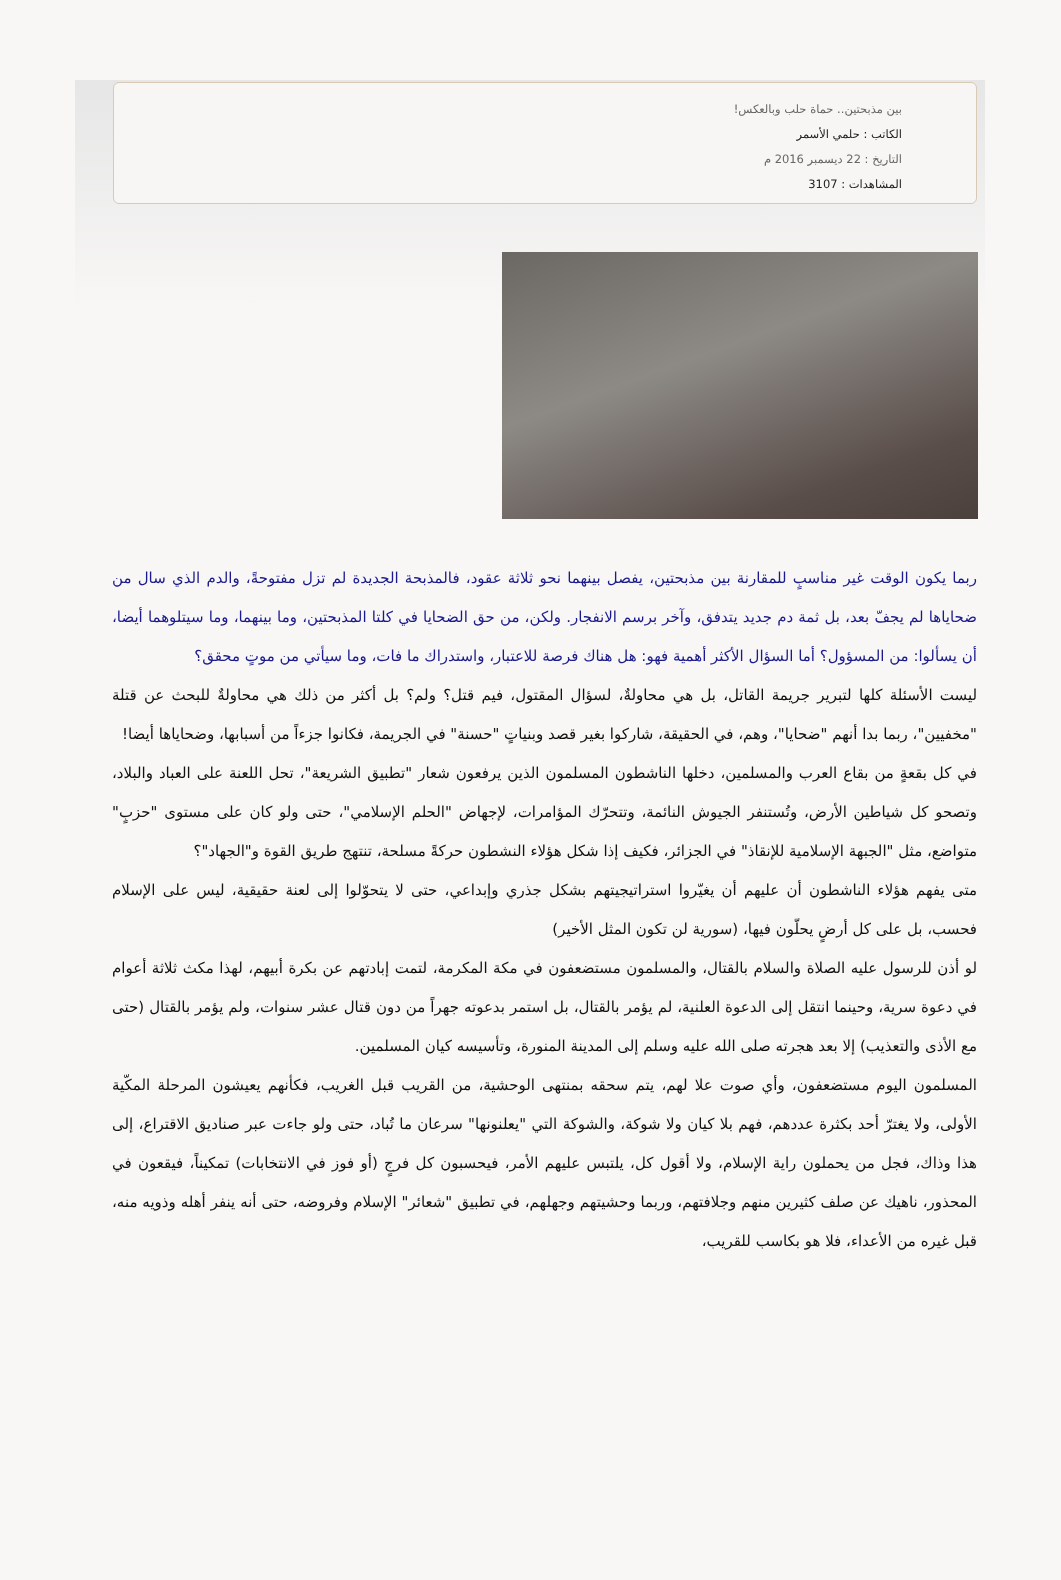بين مذبحتين.. حماة حلب وبالعكس!
الكاتب : حلمي الأسمر
التاريخ : 22 ديسمبر 2016 م
المشاهدات : 3107
ربما يكون الوقت غير مناسبٍ للمقارنة بين مذبحتين، يفصل بينهما نحو ثلاثة عقود، فالمذبحة الجديدة لم تزل مفتوحةً، والدم الذي سال من ضحاياها لم يجفّ بعد، بل ثمة دم جديد يتدفق، وآخر برسم الانفجار. ولكن، من حق الضحايا في كلتا المذبحتين، وما بينهما، وما سيتلوهما أيضا، أن يسألوا: من المسؤول؟ أما السؤال الأكثر أهمية فهو: هل هناك فرصة للاعتبار، واستدراك ما فات، وما سيأتي من موتٍ محقق؟
ليست الأسئلة كلها لتبرير جريمة القاتل، بل هي محاولةٌ، لسؤال المقتول، فيم قتل؟ ولم؟ بل أكثر من ذلك هي محاولةٌ للبحث عن قتلة "مخفيين"، ربما بدا أنهم "ضحايا"، وهم، في الحقيقة، شاركوا بغير قصد وبنياتٍ "حسنة" في الجريمة، فكانوا جزءاً من أسبابها، وضحاياها أيضا!
في كل بقعةٍ من بقاع العرب والمسلمين، دخلها الناشطون المسلمون الذين يرفعون شعار "تطبيق الشريعة"، تحل اللعنة على العباد والبلاد، وتصحو كل شياطين الأرض، وتُستنفر الجيوش النائمة، وتتحرّك المؤامرات، لإجهاض "الحلم الإسلامي"، حتى ولو كان على مستوى "حزبٍ" متواضع، مثل "الجبهة الإسلامية للإنقاذ" في الجزائر، فكيف إذا شكل هؤلاء النشطون حركةً مسلحة، تنتهج طريق القوة و"الجهاد"؟
متى يفهم هؤلاء الناشطون أن عليهم أن يغيّروا استراتيجيتهم بشكل جذري وإبداعي، حتى لا يتحوّلوا إلى لعنة حقيقية، ليس على الإسلام فحسب، بل على كل أرضٍ يحلّون فيها، (سورية لن تكون المثل الأخير)
لو أذن للرسول عليه الصلاة والسلام بالقتال، والمسلمون مستضعفون في مكة المكرمة، لتمت إبادتهم عن بكرة أبيهم، لهذا مكث ثلاثة أعوام في دعوة سرية، وحينما انتقل إلى الدعوة العلنية، لم يؤمر بالقتال، بل استمر بدعوته جهراً من دون قتال عشر سنوات، ولم يؤمر بالقتال (حتى مع الأذى والتعذيب) إلا بعد هجرته صلى الله عليه وسلم إلى المدينة المنورة، وتأسيسه كيان المسلمين.
المسلمون اليوم مستضعفون، وأي صوت علا لهم، يتم سحقه بمنتهى الوحشية، من القريب قبل الغريب، فكأنهم يعيشون المرحلة المكّية الأولى، ولا يغترّ أحد بكثرة عددهم، فهم بلا كيان ولا شوكة، والشوكة التي "يعلنونها" سرعان ما تُباد، حتى ولو جاءت عبر صناديق الاقتراع، إلى هذا وذاك، فجل من يحملون راية الإسلام، ولا أقول كل، يلتبس عليهم الأمر، فيحسبون كل فرجٍ (أو فوز في الانتخابات) تمكيناً، فيقعون في المحذور، ناهيك عن صلف كثيرين منهم وجلافتهم، وربما وحشيتهم وجهلهم، في تطبيق "شعائر" الإسلام وفروضه، حتى أنه ينفر أهله وذويه منه، قبل غيره من الأعداء، فلا هو بكاسب للقريب،